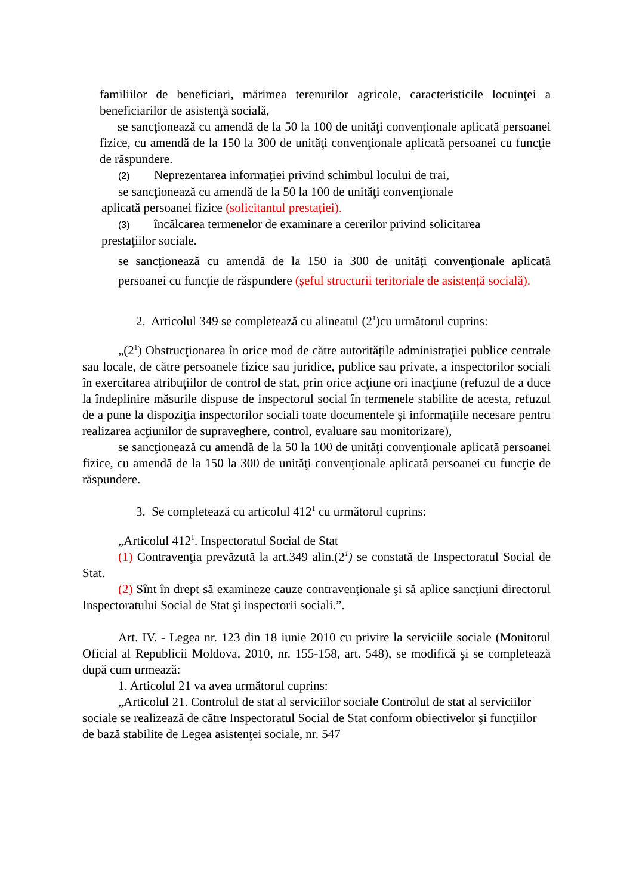familiilor de beneficiari, mărimea terenurilor agricole, caracteristicile locuinţei a beneficiarilor de asistenţă socială,
se sancţionează cu amendă de la 50 la 100 de unităţi convenţionale aplicată persoanei fizice, cu amendă de la 150 la 300 de unităţi convenţionale aplicată persoanei cu funcţie de răspundere.
(2) Neprezentarea informaţiei privind schimbul locului de trai,
se sancţionează cu amendă de la 50 la 100 de unităţi convenţionale
aplicată persoanei fizice (solicitantul prestației).
(3) încălcarea termenelor de examinare a cererilor privind solicitarea
prestaţiilor sociale.
se sancţionează cu amendă de la 150 ia 300 de unităţi convenţionale aplicată persoanei cu funcţie de răspundere (șeful structurii teritoriale de asistență socială).
2. Articolul 349 se completează cu alineatul (2<sup>1</sup>)cu următorul cuprins:
„(2<sup>1</sup>) Obstrucţionarea în orice mod de către autoritățile administraţiei publice centrale sau locale, de către persoanele fizice sau juridice, publice sau private, a inspectorilor sociali în exercitarea atribuţiilor de control de stat, prin orice acţiune ori inacţiune (refuzul de a duce la îndeplinire măsurile dispuse de inspectorul social în termenele stabilite de acesta, refuzul de a pune la dispoziţia inspectorilor sociali toate documentele şi informaţiile necesare pentru realizarea acţiunilor de supraveghere, control, evaluare sau monitorizare),
se sancţionează cu amendă de la 50 la 100 de unităţi convenţionale aplicată persoanei fizice, cu amendă de la 150 la 300 de unităţi convenţionale aplicată persoanei cu funcţie de răspundere.
3. Se completează cu articolul 412<sup>1</sup> cu următorul cuprins:
„Articolul 412<sup>1</sup>. Inspectoratul Social de Stat
(1) Contravenţia prevăzută la art.349 alin.(2<sup>1</sup>) se constată de Inspectoratul Social de Stat.
(2) Sînt în drept să examineze cauze contravenţionale şi să aplice sancţiuni directorul Inspectoratului Social de Stat şi inspectorii sociali.”.
Art. IV. - Legea nr. 123 din 18 iunie 2010 cu privire la serviciile sociale (Monitorul Oficial al Republicii Moldova, 2010, nr. 155-158, art. 548), se modifică şi se completează după cum urmează:
1. Articolul 21 va avea următorul cuprins:
„Articolul 21. Controlul de stat al serviciilor sociale Controlul de stat al serviciilor sociale se realizează de către Inspectoratul Social de Stat conform obiectivelor şi funcţiilor de bază stabilite de Legea asistenţei sociale, nr. 547